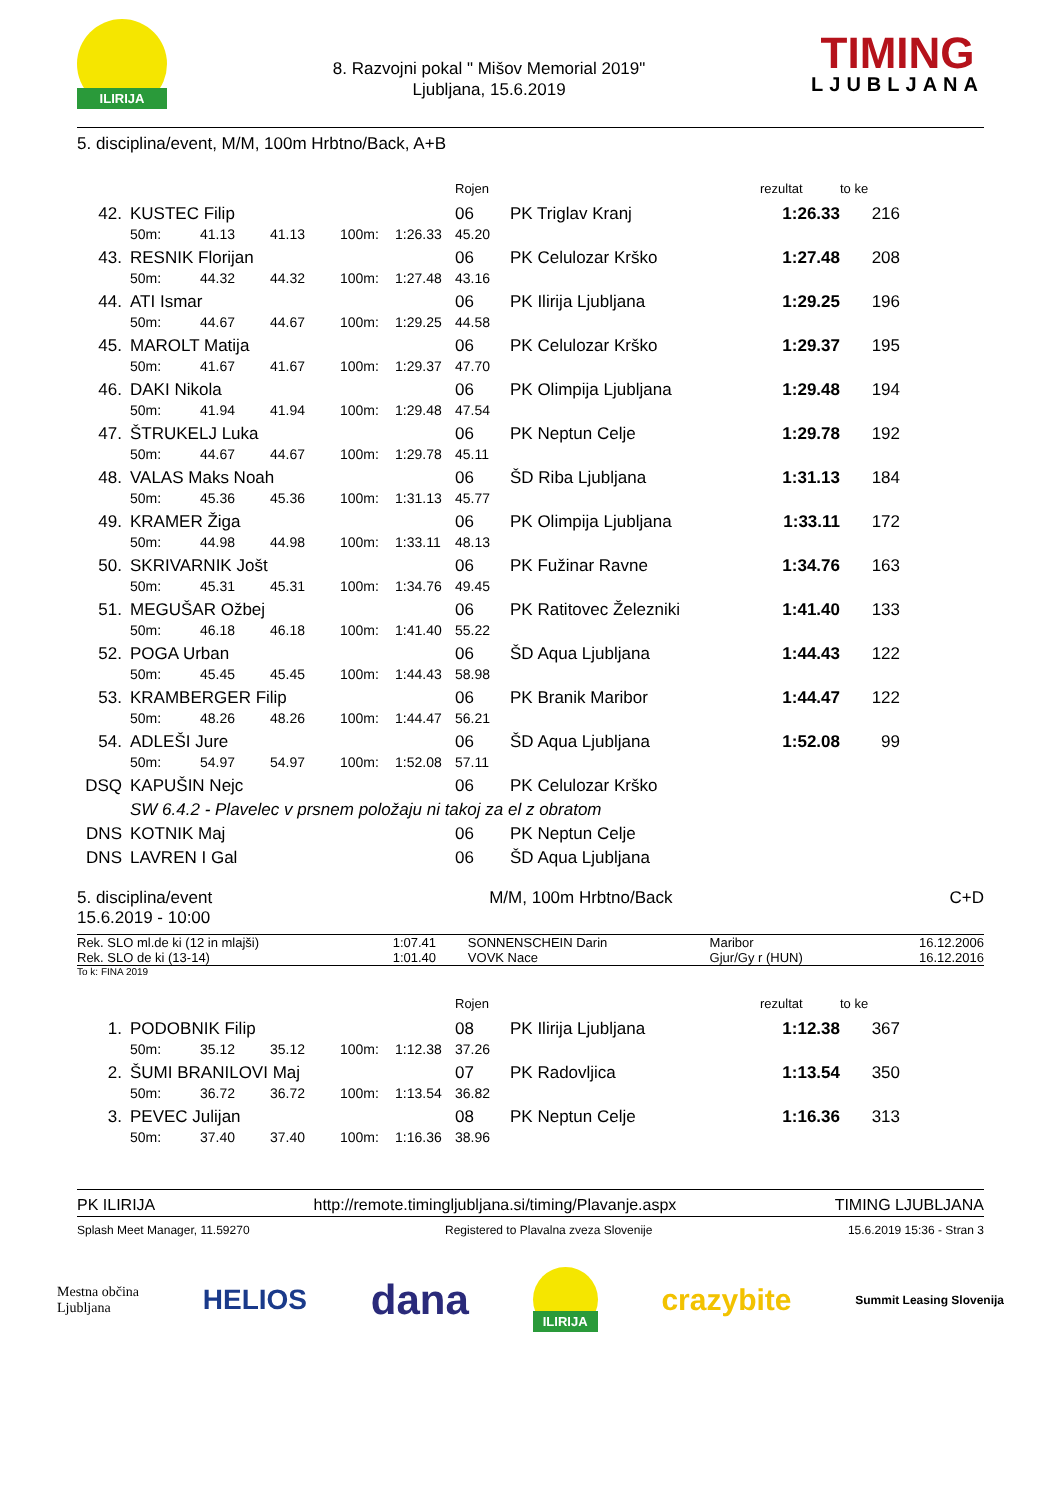ILIRIJA
8. Razvojni pokal " Mišov Memorial 2019"
Ljubljana, 15.6.2019
TIMING
LJUBLJANA
5. disciplina/event, M/M, 100m Hrbtno/Back, A+B
| | | | | | | | Rojen | | rezultat | to ke | |
| --- | --- | --- | --- | --- | --- | --- | --- | --- | --- | --- | --- |
| 42. | | KUSTEC Filip | | | | | 06 | PK Triglav Kranj | 1:26.33 | 216 | |
| | | 50m: | 41.13 | 41.13 | 100m: | 1:26.33 | 45.20 | | | | |
| 43. | | RESNIK Florijan | | | | | 06 | PK Celulozar Krško | 1:27.48 | 208 | |
| | | 50m: | 44.32 | 44.32 | 100m: | 1:27.48 | 43.16 | | | | |
| 44. | | ATI Ismar | | | | | 06 | PK Ilirija Ljubljana | 1:29.25 | 196 | |
| | | 50m: | 44.67 | 44.67 | 100m: | 1:29.25 | 44.58 | | | | |
| 45. | | MAROLT Matija | | | | | 06 | PK Celulozar Krško | 1:29.37 | 195 | |
| | | 50m: | 41.67 | 41.67 | 100m: | 1:29.37 | 47.70 | | | | |
| 46. | | DAKI Nikola | | | | | 06 | PK Olimpija Ljubljana | 1:29.48 | 194 | |
| | | 50m: | 41.94 | 41.94 | 100m: | 1:29.48 | 47.54 | | | | |
| 47. | | ŠTRUKELJ Luka | | | | | 06 | PK Neptun Celje | 1:29.78 | 192 | |
| | | 50m: | 44.67 | 44.67 | 100m: | 1:29.78 | 45.11 | | | | |
| 48. | | VALAS Maks Noah | | | | | 06 | ŠD Riba Ljubljana | 1:31.13 | 184 | |
| | | 50m: | 45.36 | 45.36 | 100m: | 1:31.13 | 45.77 | | | | |
| 49. | | KRAMER Žiga | | | | | 06 | PK Olimpija Ljubljana | 1:33.11 | 172 | |
| | | 50m: | 44.98 | 44.98 | 100m: | 1:33.11 | 48.13 | | | | |
| 50. | | SKRIVARNIK Jošt | | | | | 06 | PK Fužinar Ravne | 1:34.76 | 163 | |
| | | 50m: | 45.31 | 45.31 | 100m: | 1:34.76 | 49.45 | | | | |
| 51. | | MEGUŠAR Ožbej | | | | | 06 | PK Ratitovec Železniki | 1:41.40 | 133 | |
| | | 50m: | 46.18 | 46.18 | 100m: | 1:41.40 | 55.22 | | | | |
| 52. | | POGA Urban | | | | | 06 | ŠD Aqua Ljubljana | 1:44.43 | 122 | |
| | | 50m: | 45.45 | 45.45 | 100m: | 1:44.43 | 58.98 | | | | |
| 53. | | KRAMBERGER Filip | | | | | 06 | PK Branik Maribor | 1:44.47 | 122 | |
| | | 50m: | 48.26 | 48.26 | 100m: | 1:44.47 | 56.21 | | | | |
| 54. | | ADLEŠI Jure | | | | | 06 | ŠD Aqua Ljubljana | 1:52.08 | 99 | |
| | | 50m: | 54.97 | 54.97 | 100m: | 1:52.08 | 57.11 | | | | |
| DSQ | | KAPUŠIN Nejc | | | | | 06 | PK Celulozar Krško | | | |
| | | SW 6.4.2 - Plavelec v prsnem položaju ni takoj za el z obratom | | | | | | | | | |
| DNS | | KOTNIK Maj | | | | | 06 | PK Neptun Celje | | | |
| DNS | | LAVREN I Gal | | | | | 06 | ŠD Aqua Ljubljana | | | |
5. disciplina/event
15.6.2019 - 10:00
M/M, 100m Hrbtno/Back C+D
| Rek. SLO ml.de ki (12 in mlajši) | 1:07.41 | SONNENSCHEIN Darin | Maribor | 16.12.2006 |
| Rek. SLO de ki (13-14) | 1:01.40 | VOVK Nace | Gjur/Gy r (HUN) | 16.12.2016 |
To k: FINA 2019
| | | | | | | | Rojen | | rezultat | to ke | |
| --- | --- | --- | --- | --- | --- | --- | --- | --- | --- | --- | --- |
| 1. | | PODOBNIK Filip | | | | | 08 | PK Ilirija Ljubljana | 1:12.38 | 367 | |
| | | 50m: | 35.12 | 35.12 | 100m: | 1:12.38 | 37.26 | | | | |
| 2. | | ŠUMI BRANILOVI Maj | | | | | 07 | PK Radovljica | 1:13.54 | 350 | |
| | | 50m: | 36.72 | 36.72 | 100m: | 1:13.54 | 36.82 | | | | |
| 3. | | PEVEC Julijan | | | | | 08 | PK Neptun Celje | 1:16.36 | 313 | |
| | | 50m: | 37.40 | 37.40 | 100m: | 1:16.36 | 38.96 | | | | |
PK ILIRIJA http://remote.timingljubljana.si/timing/Plavanje.aspx TIMING LJUBLJANA
Splash Meet Manager, 11.59270 Registered to Plavalna zveza Slovenije 15.6.2019 15:36 - Stran 3
Mestna občina
Ljubljana HELIOS dana ILIRIJA crazybite Summit Leasing Slovenija